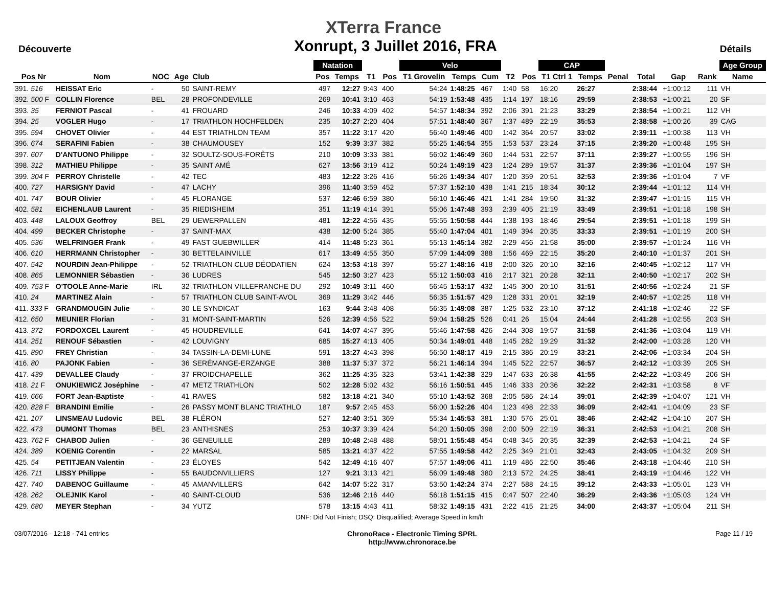XTerra France
Découverte Xonrupt, 3 Juillet 2016, FRA Détails
| | | | | | Natation | | | | Velo | | | | | CAP | | | | | | Age Group |
| --- | --- | --- | --- | --- | --- | --- | --- | --- | --- | --- | --- | --- | --- | --- | --- | --- | --- | --- | --- | --- |
| Pos Nr | Nom | NOC | Age | Club | Pos | Temps | T1 | Pos | T1 Grovelin | Temps | Cum | T2 | Pos | T1 Ctrl 1 | Temps | Penal | Total | Gap | Rank | Name |
| 391. 516 | HEISSAT Eric | - | 50 | SAINT-REMY | 497 | 12:27 | 9:43 | 400 | 54:24 | 1:48:25 | 467 | 1:40 | 58 | 16:20 | 26:27 | | 2:38:44 | +1:00:12 | 111 | VH |
| 392. 500 F | COLLIN Florence | BEL | 28 | PROFONDEVILLE | 269 | 10:41 | 3:10 | 463 | 54:19 | 1:53:48 | 435 | 1:14 | 197 | 18:16 | 29:59 | | 2:38:53 | +1:00:21 | 20 | SF |
| 393. 35 | FERNIOT Pascal | - | 41 | FROUARD | 246 | 10:33 | 4:09 | 402 | 54:57 | 1:48:34 | 392 | 2:06 | 391 | 21:23 | 33:29 | | 2:38:54 | +1:00:21 | 112 | VH |
| 394. 25 | VOGLER Hugo | - | 17 | TRIATHLON HOCHFELDEN | 235 | 10:27 | 2:20 | 404 | 57:51 | 1:48:40 | 367 | 1:37 | 489 | 22:19 | 35:53 | | 2:38:58 | +1:00:26 | 39 | CAG |
| 395. 594 | CHOVET Olivier | - | 44 | EST TRIATHLON TEAM | 357 | 11:22 | 3:17 | 420 | 56:40 | 1:49:46 | 400 | 1:42 | 364 | 20:57 | 33:02 | | 2:39:11 | +1:00:38 | 113 | VH |
| 396. 674 | SERAFINI Fabien | - | 38 | CHAUMOUSEY | 152 | 9:39 | 3:37 | 382 | 55:25 | 1:46:54 | 355 | 1:53 | 537 | 23:24 | 37:15 | | 2:39:20 | +1:00:48 | 195 | SH |
| 397. 607 | D'ANTUONO Philippe | - | 32 | SOULTZ-SOUS-FORÊTS | 210 | 10:09 | 3:33 | 381 | 56:02 | 1:46:49 | 360 | 1:44 | 531 | 22:57 | 37:11 | | 2:39:27 | +1:00:55 | 196 | SH |
| 398. 312 | MATHIEU Philippe | - | 35 | SAINT AMÉ | 627 | 13:56 | 3:19 | 412 | 50:24 | 1:49:19 | 423 | 1:24 | 289 | 19:57 | 31:37 | | 2:39:36 | +1:01:04 | 197 | SH |
| 399. 304 F | PERROY Christelle | - | 42 | TEC | 483 | 12:22 | 3:26 | 416 | 56:26 | 1:49:34 | 407 | 1:20 | 359 | 20:51 | 32:53 | | 2:39:36 | +1:01:04 | 7 | VF |
| 400. 727 | HARSIGNY David | - | 47 | LACHY | 396 | 11:40 | 3:59 | 452 | 57:37 | 1:52:10 | 438 | 1:41 | 215 | 18:34 | 30:12 | | 2:39:44 | +1:01:12 | 114 | VH |
| 401. 747 | BOUR Olivier | - | 45 | FLORANGE | 537 | 12:46 | 6:59 | 380 | 56:10 | 1:46:46 | 421 | 1:41 | 284 | 19:50 | 31:32 | | 2:39:47 | +1:01:15 | 115 | VH |
| 402. 581 | EICHENLAUB Laurent | - | 35 | RIEDISHEIM | 351 | 11:19 | 4:14 | 391 | 55:06 | 1:47:48 | 393 | 2:39 | 405 | 21:19 | 33:49 | | 2:39:51 | +1:01:18 | 198 | SH |
| 403. 448 | LALOUX Geoffroy | BEL | 29 | UEWERPALLEN | 481 | 12:22 | 4:56 | 435 | 55:55 | 1:50:58 | 444 | 1:38 | 193 | 18:46 | 29:54 | | 2:39:51 | +1:01:18 | 199 | SH |
| 404. 499 | BECKER Christophe | - | 37 | SAINT-MAX | 438 | 12:00 | 5:24 | 385 | 55:40 | 1:47:04 | 401 | 1:49 | 394 | 20:35 | 33:33 | | 2:39:51 | +1:01:19 | 200 | SH |
| 405. 536 | WELFRINGER Frank | - | 49 | FAST GUEBWILLER | 414 | 11:48 | 5:23 | 361 | 55:13 | 1:45:14 | 382 | 2:29 | 456 | 21:58 | 35:00 | | 2:39:57 | +1:01:24 | 116 | VH |
| 406. 610 | HERRMANN Christopher | - | 30 | BETTELAINVILLE | 617 | 13:49 | 4:55 | 350 | 57:09 | 1:44:09 | 388 | 1:56 | 469 | 22:15 | 35:20 | | 2:40:10 | +1:01:37 | 201 | SH |
| 407. 542 | NOURDIN Jean-Philippe | - | 52 | TRIATHLON CLUB DÉODATIEN | 624 | 13:53 | 4:18 | 397 | 55:27 | 1:48:16 | 418 | 2:00 | 326 | 20:10 | 32:16 | | 2:40:45 | +1:02:12 | 117 | VH |
| 408. 865 | LEMONNIER Sébastien | - | 36 | LUDRES | 545 | 12:50 | 3:27 | 423 | 55:12 | 1:50:03 | 416 | 2:17 | 321 | 20:28 | 32:11 | | 2:40:50 | +1:02:17 | 202 | SH |
| 409. 753 F | O'TOOLE Anne-Marie | IRL | 32 | TRIATHLON VILLEFRANCHE DU | 292 | 10:49 | 3:11 | 460 | 56:45 | 1:53:17 | 432 | 1:45 | 300 | 20:10 | 31:51 | | 2:40:56 | +1:02:24 | 21 | SF |
| 410. 24 | MARTINEZ Alain | - | 57 | TRIATHLON CLUB SAINT-AVOL | 369 | 11:29 | 3:42 | 446 | 56:35 | 1:51:57 | 429 | 1:28 | 331 | 20:01 | 32:19 | | 2:40:57 | +1:02:25 | 118 | VH |
| 411. 333 F | GRANDMOUGIN Julie | - | 30 | LE SYNDICAT | 163 | 9:44 | 3:48 | 408 | 56:35 | 1:49:08 | 387 | 1:25 | 532 | 23:10 | 37:12 | | 2:41:18 | +1:02:46 | 22 | SF |
| 412. 650 | MEUNIER Florian | - | 31 | MONT-SAINT-MARTIN | 526 | 12:39 | 4:56 | 522 | 59:04 | 1:58:25 | 526 | 0:41 | 26 | 15:04 | 24:44 | | 2:41:28 | +1:02:55 | 203 | SH |
| 413. 372 | FORDOXCEL Laurent | - | 45 | HOUDREVILLE | 641 | 14:07 | 4:47 | 395 | 55:46 | 1:47:58 | 426 | 2:44 | 308 | 19:57 | 31:58 | | 2:41:36 | +1:03:04 | 119 | VH |
| 414. 251 | RENOUF Sébastien | - | 42 | LOUVIGNY | 685 | 15:27 | 4:13 | 405 | 50:34 | 1:49:01 | 448 | 1:45 | 282 | 19:29 | 31:32 | | 2:42:00 | +1:03:28 | 120 | VH |
| 415. 890 | FREY Christian | - | 34 | TASSIN-LA-DEMI-LUNE | 591 | 13:27 | 4:43 | 398 | 56:50 | 1:48:17 | 419 | 2:15 | 386 | 20:19 | 33:21 | | 2:42:06 | +1:03:34 | 204 | SH |
| 416. 80 | PAJONK Fabien | - | 36 | SERÉMANGE-ERZANGE | 388 | 11:37 | 5:37 | 372 | 56:21 | 1:46:14 | 394 | 1:45 | 522 | 22:57 | 36:57 | | 2:42:12 | +1:03:39 | 205 | SH |
| 417. 439 | DEVALLEE Claudy | - | 37 | FROIDCHAPELLE | 362 | 11:25 | 4:35 | 323 | 53:41 | 1:42:38 | 329 | 1:47 | 633 | 26:38 | 41:55 | | 2:42:22 | +1:03:49 | 206 | SH |
| 418. 21 F | ONUKIEWICZ Joséphine | - | 47 | METZ TRIATHLON | 502 | 12:28 | 5:02 | 432 | 56:16 | 1:50:51 | 445 | 1:46 | 333 | 20:36 | 32:22 | | 2:42:31 | +1:03:58 | 8 | VF |
| 419. 666 | FORT Jean-Baptiste | - | 41 | RAVES | 582 | 13:18 | 4:21 | 340 | 55:10 | 1:43:52 | 368 | 2:05 | 586 | 24:14 | 39:01 | | 2:42:39 | +1:04:07 | 121 | VH |
| 420. 828 F | BRANDINI Emilie | - | 26 | PASSY MONT BLANC TRIATHLO | 187 | 9:57 | 2:45 | 453 | 56:00 | 1:52:26 | 404 | 1:23 | 498 | 22:33 | 36:09 | | 2:42:41 | +1:04:09 | 23 | SF |
| 421. 107 | LINSMEAU Ludovic | BEL | 38 | FLÉRON | 527 | 12:40 | 3:51 | 369 | 55:34 | 1:45:53 | 381 | 1:30 | 576 | 25:01 | 38:46 | | 2:42:42 | +1:04:10 | 207 | SH |
| 422. 473 | DUMONT Thomas | BEL | 23 | ANTHISNES | 253 | 10:37 | 3:39 | 424 | 54:20 | 1:50:05 | 398 | 2:00 | 509 | 22:19 | 36:31 | | 2:42:53 | +1:04:21 | 208 | SH |
| 423. 762 F | CHABOD Julien | - | 36 | GENEUILLE | 289 | 10:48 | 2:48 | 488 | 58:01 | 1:55:48 | 454 | 0:48 | 345 | 20:35 | 32:39 | | 2:42:53 | +1:04:21 | 24 | SF |
| 424. 389 | KOENIG Corentin | - | 22 | MARSAL | 585 | 13:21 | 4:37 | 422 | 57:55 | 1:49:58 | 442 | 2:25 | 349 | 21:01 | 32:43 | | 2:43:05 | +1:04:32 | 209 | SH |
| 425. 54 | PETITJEAN Valentin | - | 23 | ÉLOYES | 542 | 12:49 | 4:16 | 407 | 57:57 | 1:49:06 | 411 | 1:19 | 486 | 22:50 | 35:46 | | 2:43:18 | +1:04:46 | 210 | SH |
| 426. 711 | LISSY Philippe | - | 55 | BAUDONVILLIERS | 127 | 9:21 | 3:13 | 421 | 56:09 | 1:49:48 | 380 | 2:13 | 572 | 24:25 | 38:41 | | 2:43:19 | +1:04:46 | 122 | VH |
| 427. 740 | DABENOC Guillaume | - | 45 | AMANVILLERS | 642 | 14:07 | 5:22 | 317 | 53:50 | 1:42:24 | 374 | 2:27 | 588 | 24:15 | 39:12 | | 2:43:33 | +1:05:01 | 123 | VH |
| 428. 262 | OLEJNIK Karol | - | 40 | SAINT-CLOUD | 536 | 12:46 | 2:16 | 440 | 56:18 | 1:51:15 | 415 | 0:47 | 507 | 22:40 | 36:29 | | 2:43:36 | +1:05:03 | 124 | VH |
| 429. 680 | MEYER Stephan | - | 34 | YUTZ | 578 | 13:15 | 4:43 | 411 | 58:32 | 1:49:15 | 431 | 2:22 | 415 | 21:25 | 34:00 | | 2:43:37 | +1:05:04 | 211 | SH |
| DNF: Did Not Finish; DSQ: Disqualified; Average Speed in km/h | | | | | | | | | | | | | | | | | | | | |
03/07/2016 - 12:18 - 741 entries ChronoRace - Electronic Timing SPRL
http://www.chronorace.be Page 11 / 19